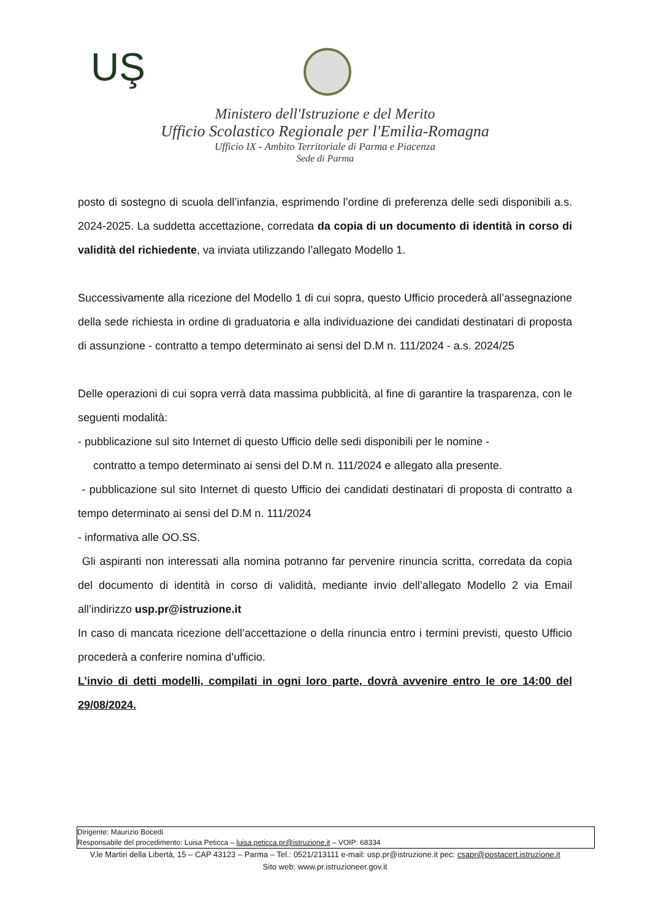UŞ
Ministero dell'Istruzione e del Merito
Ufficio Scolastico Regionale per l'Emilia-Romagna
Ufficio IX - Ambito Territoriale di Parma e Piacenza
Sede di Parma
posto di sostegno di scuola dell’infanzia, esprimendo l’ordine di preferenza delle sedi disponibili a.s. 2024-2025. La suddetta accettazione, corredata da copia di un documento di identità in corso di validità del richiedente, va inviata utilizzando l’allegato Modello 1.
Successivamente alla ricezione del Modello 1 di cui sopra, questo Ufficio procederà all’assegnazione della sede richiesta in ordine di graduatoria e alla individuazione dei candidati destinatari di proposta di assunzione - contratto a tempo determinato ai sensi del D.M n. 111/2024 - a.s. 2024/25
Delle operazioni di cui sopra verrà data massima pubblicità, al fine di garantire la trasparenza, con le seguenti modalità:
- pubblicazione sul sito Internet di questo Ufficio delle sedi disponibili per le nomine -
contratto a tempo determinato ai sensi del D.M n. 111/2024 e allegato alla presente.
- pubblicazione sul sito Internet di questo Ufficio dei candidati destinatari di proposta di contratto a tempo determinato ai sensi del D.M n. 111/2024
- informativa alle OO.SS.
Gli aspiranti non interessati alla nomina potranno far pervenire rinuncia scritta, corredata da copia del documento di identità in corso di validità, mediante invio dell’allegato Modello 2 via Email all’indirizzo usp.pr@istruzione.it
In caso di mancata ricezione dell’accettazione o della rinuncia entro i termini previsti, questo Ufficio procederà a conferire nomina d’ufficio.
L’invio di detti modelli, compilati in ogni loro parte, dovrà avvenire entro le ore 14:00 del 29/08/2024.
Dirigente: Maurizio Bocedi
Responsabile del procedimento: Luisa Peticca – luisa.peticca.pr@istruzione.it – VOIP: 68334
V.le Martiri della Libertà, 15 – CAP 43123 – Parma – Tel.: 0521/213111 e-mail: usp.pr@istruzione.it pec: csapr@postacert.istruzione.it
Sito web: www.pr.istruzioneer.gov.it